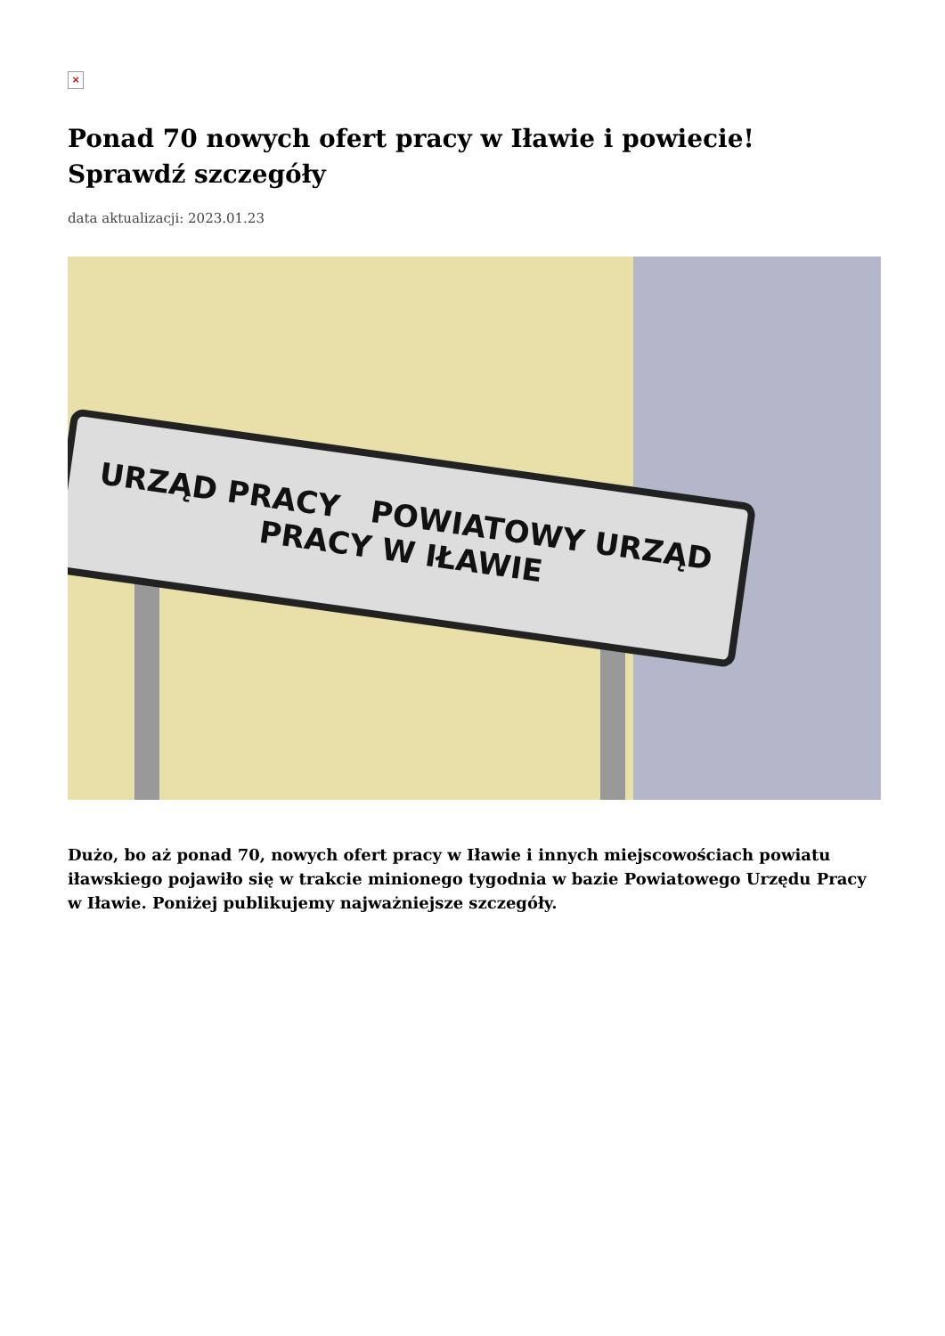×
Ponad 70 nowych ofert pracy w Iławie i powiecie! Sprawdź szczegóły
data aktualizacji: 2023.01.23
URZĄD PRACY POWIATOWY URZĄD PRACY W IŁAWIE
Dużo, bo aż ponad 70, nowych ofert pracy w Iławie i innych miejscowościach powiatu iławskiego pojawiło się w trakcie minionego tygodnia w bazie Powiatowego Urzędu Pracy w Iławie. Poniżej publikujemy najważniejsze szczegóły.